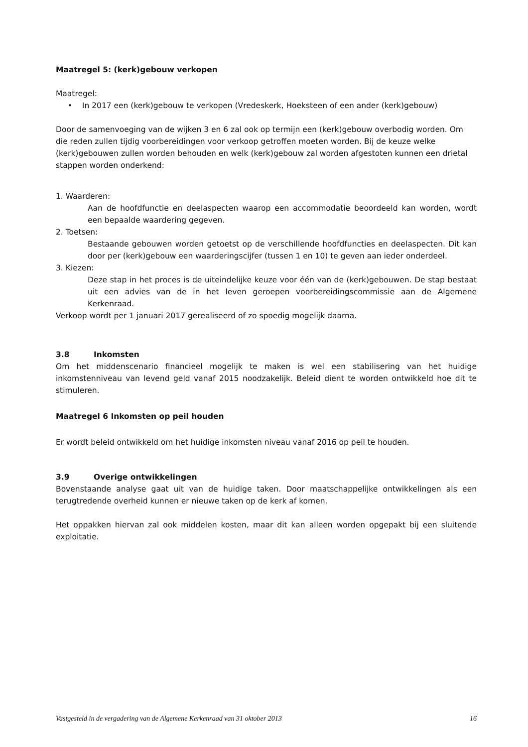Maatregel 5: (kerk)gebouw verkopen
Maatregel:
• In 2017 een (kerk)gebouw te verkopen (Vredeskerk, Hoeksteen of een ander (kerk)gebouw)
Door de samenvoeging van de wijken 3 en 6 zal ook op termijn een (kerk)gebouw overbodig worden. Om die reden zullen tijdig voorbereidingen voor verkoop getroffen moeten worden. Bij de keuze welke (kerk)gebouwen zullen worden behouden en welk (kerk)gebouw zal worden afgestoten kunnen een drietal stappen worden onderkend:
1. Waarderen:
Aan de hoofdfunctie en deelaspecten waarop een accommodatie beoordeeld kan worden, wordt een bepaalde waardering gegeven.
2. Toetsen:
Bestaande gebouwen worden getoetst op de verschillende hoofdfuncties en deelaspecten. Dit kan door per (kerk)gebouw een waarderingscijfer (tussen 1 en 10) te geven aan ieder onderdeel.
3. Kiezen:
Deze stap in het proces is de uiteindelijke keuze voor één van de (kerk)gebouwen. De stap bestaat uit een advies van de in het leven geroepen voorbereidingscommissie aan de Algemene Kerkenraad.
Verkoop wordt per 1 januari 2017 gerealiseerd of zo spoedig mogelijk daarna.
3.8 Inkomsten
Om het middenscenario financieel mogelijk te maken is wel een stabilisering van het huidige inkomstenniveau van levend geld vanaf 2015 noodzakelijk. Beleid dient te worden ontwikkeld hoe dit te stimuleren.
Maatregel 6 Inkomsten op peil houden
Er wordt beleid ontwikkeld om het huidige inkomsten niveau vanaf 2016 op peil te houden.
3.9 Overige ontwikkelingen
Bovenstaande analyse gaat uit van de huidige taken. Door maatschappelijke ontwikkelingen als een terugtredende overheid kunnen er nieuwe taken op de kerk af komen.
Het oppakken hiervan zal ook middelen kosten, maar dit kan alleen worden opgepakt bij een sluitende exploitatie.
Vastgesteld in de vergadering van de Algemene Kerkenraad van 31 oktober 2013 16